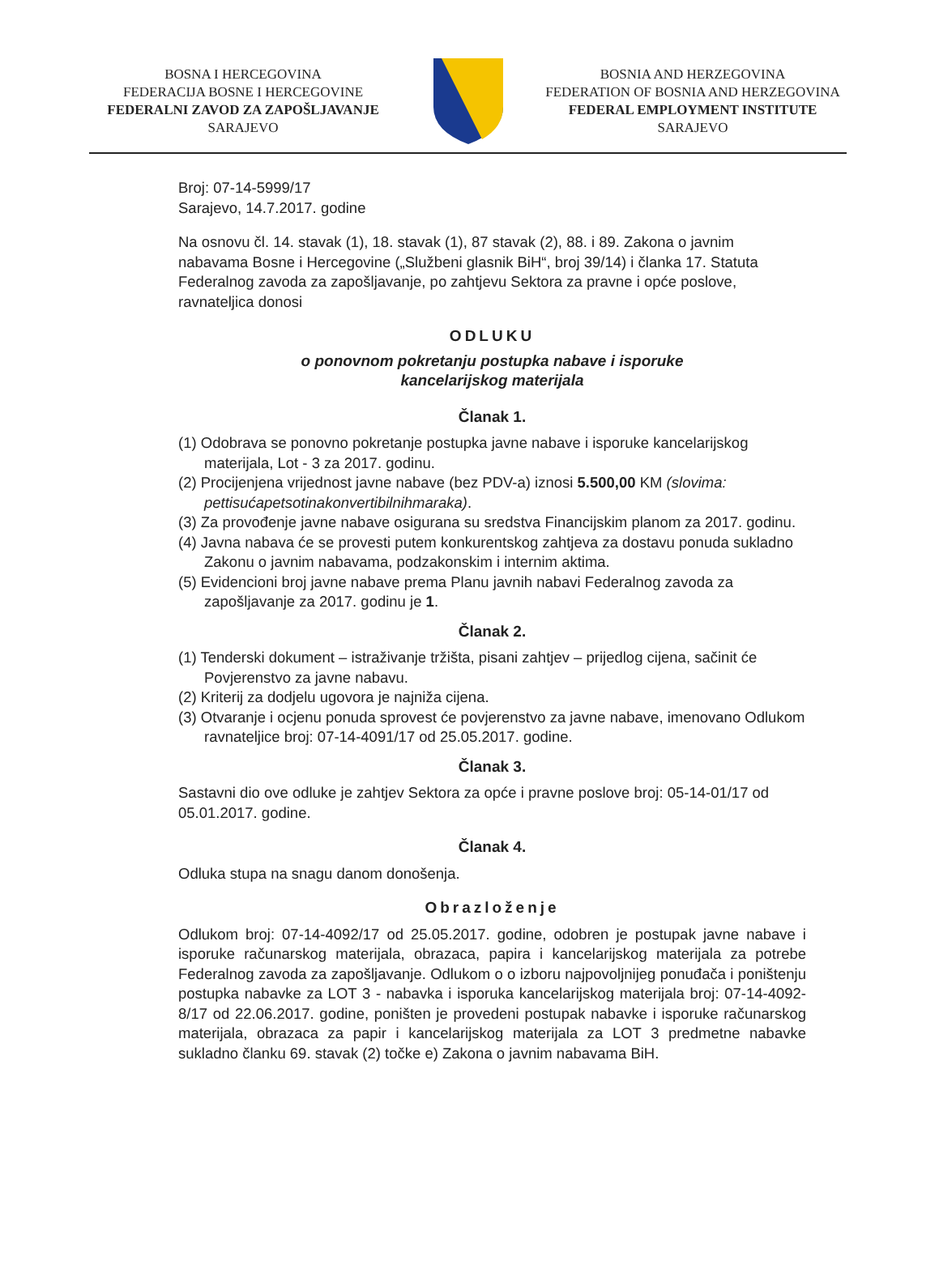BOSNA I HERCEGOVINA
FEDERACIJA BOSNE I HERCEGOVINE
FEDERALNI ZAVOD ZA ZAPOŠLJAVANJE
SARAJEVO
BOSNIA AND HERZEGOVINA
FEDERATION OF BOSNIA AND HERZEGOVINA
FEDERAL EMPLOYMENT INSTITUTE
SARAJEVO
Broj: 07-14-5999/17
Sarajevo, 14.7.2017. godine
Na osnovu čl. 14. stavak (1), 18. stavak (1), 87 stavak (2), 88. i 89. Zakona o javnim nabavama Bosne i Hercegovine („Službeni glasnik BiH“, broj 39/14) i članka 17. Statuta Federalnog zavoda za zapošljavanje, po zahtjevu Sektora za pravne i opće poslove, ravnateljica donosi
ODLUKU
o ponovnom pokretanju postupka nabave i isporuke
kancelarijskog materijala
Članak 1.
(1) Odobrava se ponovno pokretanje postupka javne nabave i isporuke kancelarijskog materijala, Lot - 3 za 2017. godinu.
(2) Procijenjena vrijednost javne nabave (bez PDV-a) iznosi 5.500,00 KM (slovima: pettisućapetsotinakonvertibilnihmaraka).
(3) Za provođenje javne nabave osigurana su sredstva Financijskim planom za 2017. godinu.
(4) Javna nabava će se provesti putem konkurentskog zahtjeva za dostavu ponuda sukladno Zakonu o javnim nabavama, podzakonskim i internim aktima.
(5) Evidencioni broj javne nabave prema Planu javnih nabavi Federalnog zavoda za zapošljavanje za 2017. godinu je 1.
Članak 2.
(1) Tenderski dokument – istraživanje tržišta, pisani zahtjev – prijedlog cijena, sačinit će Povjerenstvo za javne nabavu.
(2) Kriterij za dodjelu ugovora je najniža cijena.
(3) Otvaranje i ocjenu ponuda sprovest će povjerenstvo za javne nabave, imenovano Odlukom ravnateljice broj: 07-14-4091/17 od 25.05.2017. godine.
Članak 3.
Sastavni dio ove odluke je zahtjev Sektora za opće i pravne poslove broj: 05-14-01/17 od 05.01.2017. godine.
Članak 4.
Odluka stupa na snagu danom donošenja.
Obrazloženje
Odlukom broj: 07-14-4092/17 od 25.05.2017. godine, odobren je postupak javne nabave i isporuke računarskog materijala, obrazaca, papira i kancelarijskog materijala za potrebe Federalnog zavoda za zapošljavanje. Odlukom o o izboru najpovoljnijeg ponuđača i poništenju postupka nabavke za LOT 3 - nabavka i isporuka kancelarijskog materijala broj: 07-14-4092-8/17 od 22.06.2017. godine, poništen je provedeni postupak nabavke i isporuke računarskog materijala, obrazaca za papir i kancelarijskog materijala za LOT 3 predmetne nabavke sukladno članku 69. stavak (2) točke e) Zakona o javnim nabavama BiH.